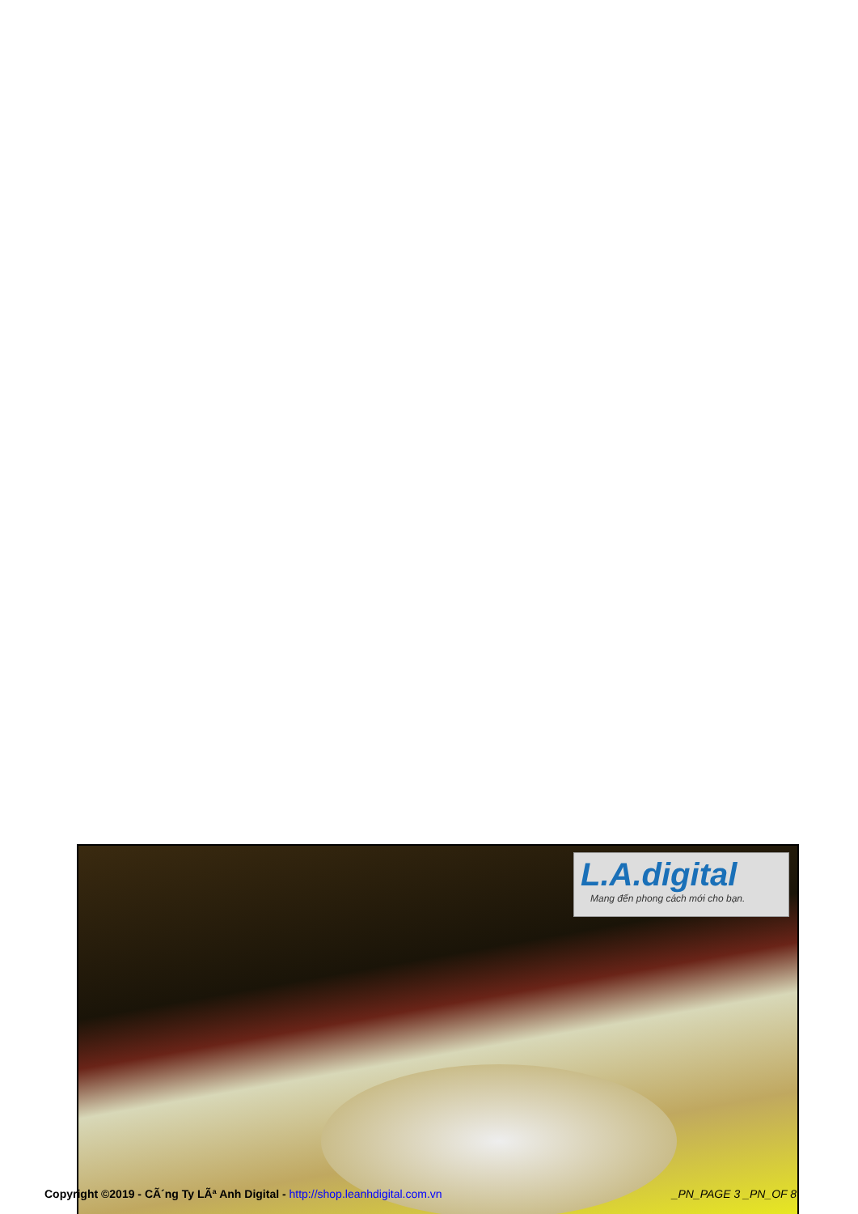L.A.digital
Mang đến phong cách mới cho bạn.
Copyright ©2019 - CÃ´ng Ty LÃª Anh Digital - http://shop.leanhdigital.com.vn _PN_PAGE 3 _PN_OF 8